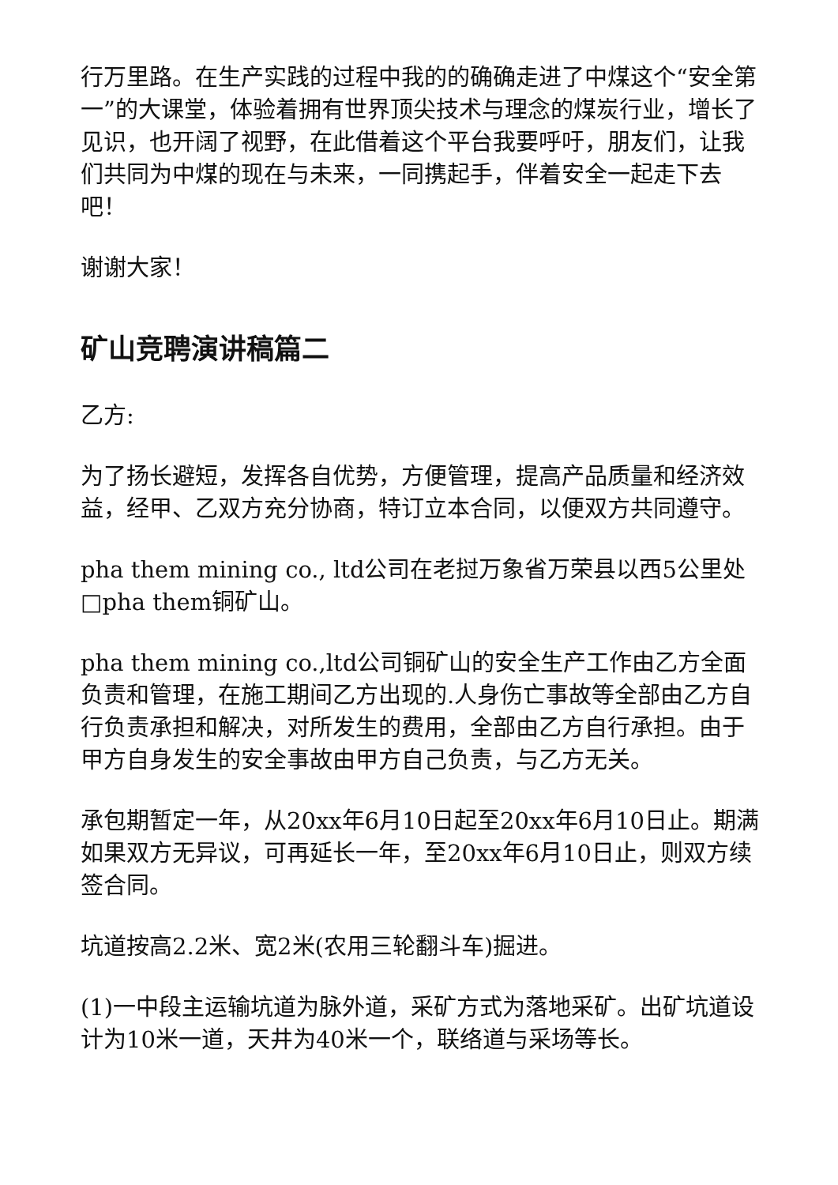行万里路。在生产实践的过程中我的的确确走进了中煤这个“安全第一”的大课堂，体验着拥有世界顶尖技术与理念的煤炭行业，增长了见识，也开阔了视野，在此借着这个平台我要呼吁，朋友们，让我们共同为中煤的现在与未来，一同携起手，伴着安全一起走下去吧！
谢谢大家！
矿山竞聘演讲稿篇二
乙方:
为了扬长避短，发挥各自优势，方便管理，提高产品质量和经济效益，经甲、乙双方充分协商，特订立本合同，以便双方共同遵守。
pha them mining co., ltd公司在老挝万象省万荣县以西5公里处□pha them铜矿山。
pha them mining co.,ltd公司铜矿山的安全生产工作由乙方全面负责和管理，在施工期间乙方出现的.人身伤亡事故等全部由乙方自行负责承担和解决，对所发生的费用，全部由乙方自行承担。由于甲方自身发生的安全事故由甲方自己负责，与乙方无关。
承包期暂定一年，从20xx年6月10日起至20xx年6月10日止。期满如果双方无异议，可再延长一年，至20xx年6月10日止，则双方续签合同。
坑道按高2.2米、宽2米(农用三轮翻斗车)掘进。
(1)一中段主运输坑道为脉外道，采矿方式为落地采矿。出矿坑道设计为10米一道，天井为40米一个，联络道与采场等长。